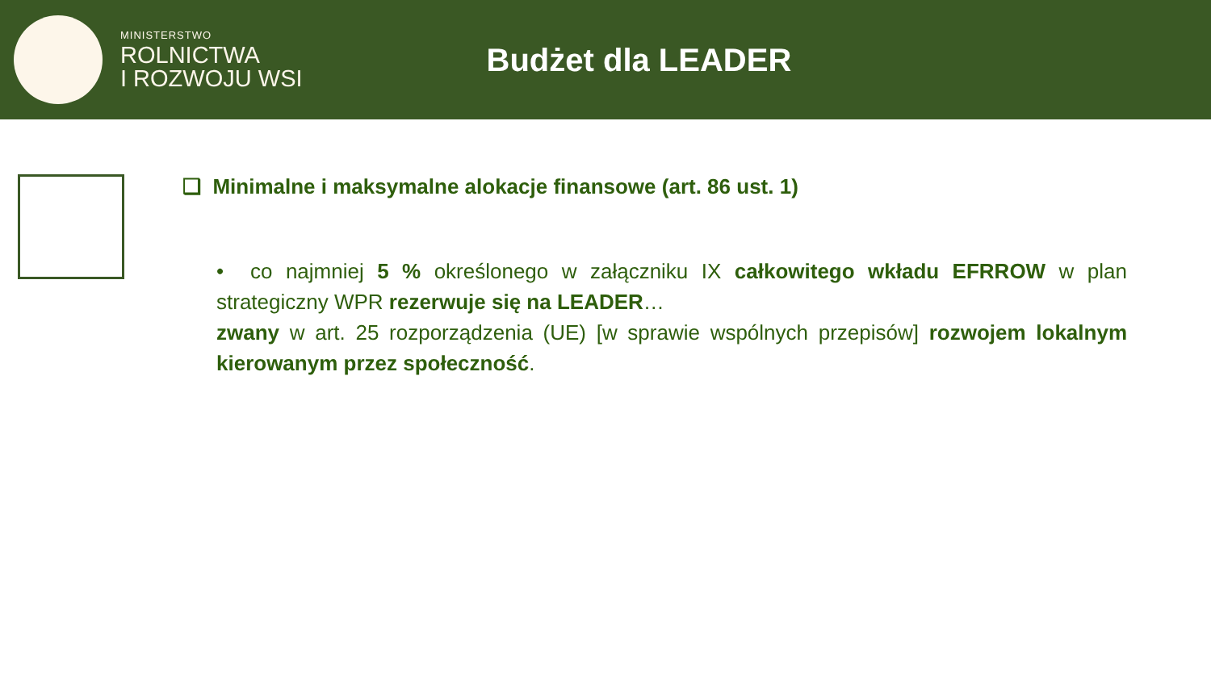MINISTERSTWO
ROLNICTWA
I ROZWOJU WSI
Budżet dla LEADER
❑ Minimalne i maksymalne alokacje finansowe (art. 86 ust. 1)
• co najmniej 5 % określonego w załączniku IX całkowitego wkładu EFRROW w plan strategiczny WPR rezerwuje się na LEADER…
zwany w art. 25 rozporządzenia (UE) [w sprawie wspólnych przepisów] rozwojem lokalnym kierowanym przez społeczność.